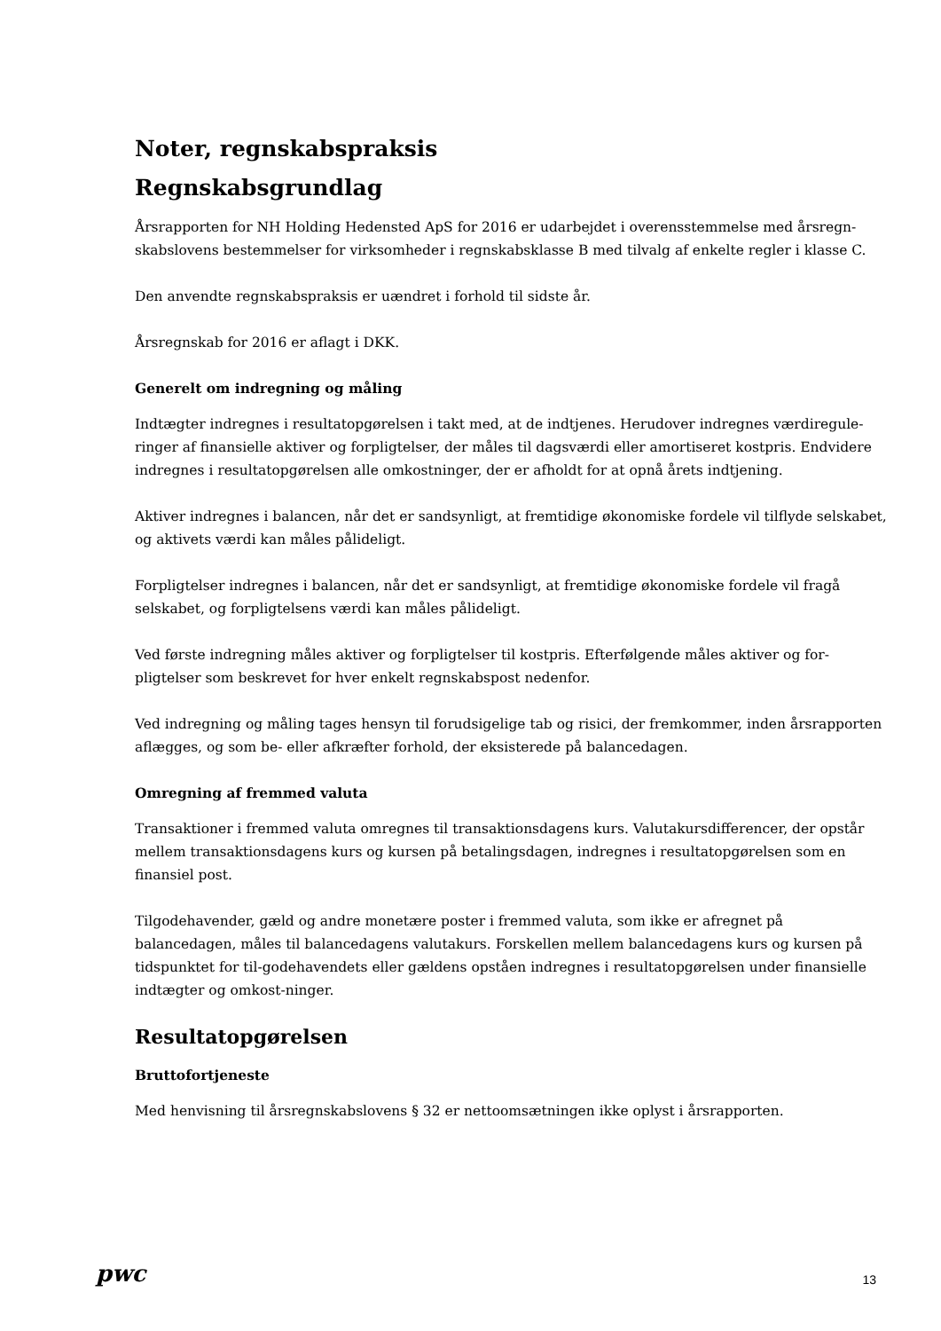Noter, regnskabspraksis
Regnskabsgrundlag
Årsrapporten for NH Holding Hedensted ApS for 2016 er udarbejdet i overensstemmelse med årsregn-skabslovens bestemmelser for virksomheder i regnskabsklasse B med tilvalg af enkelte regler i klasse C.
Den anvendte regnskabspraksis er uændret i forhold til sidste år.
Årsregnskab for 2016 er aflagt i DKK.
Generelt om indregning og måling
Indtægter indregnes i resultatopgørelsen i takt med, at de indtjenes. Herudover indregnes værdiregule-ringer af finansielle aktiver og forpligtelser, der måles til dagsværdi eller amortiseret kostpris. Endvidere indregnes i resultatopgørelsen alle omkostninger, der er afholdt for at opnå årets indtjening.
Aktiver indregnes i balancen, når det er sandsynligt, at fremtidige økonomiske fordele vil tilflyde selskabet, og aktivets værdi kan måles pålideligt.
Forpligtelser indregnes i balancen, når det er sandsynligt, at fremtidige økonomiske fordele vil fragå selskabet, og forpligtelsens værdi kan måles pålideligt.
Ved første indregning måles aktiver og forpligtelser til kostpris. Efterfølgende måles aktiver og for-pligtelser som beskrevet for hver enkelt regnskabspost nedenfor.
Ved indregning og måling tages hensyn til forudsigelige tab og risici, der fremkommer, inden årsrapporten aflægges, og som be- eller afkræfter forhold, der eksisterede på balancedagen.
Omregning af fremmed valuta
Transaktioner i fremmed valuta omregnes til transaktionsdagens kurs. Valutakursdifferencer, der opstår mellem transaktionsdagens kurs og kursen på betalingsdagen, indregnes i resultatopgørelsen som en finansiel post.
Tilgodehavender, gæld og andre monetære poster i fremmed valuta, som ikke er afregnet på balancedagen, måles til balancedagens valutakurs. Forskellen mellem balancedagens kurs og kursen på tidspunktet for til-godehavendets eller gældens opståen indregnes i resultatopgørelsen under finansielle indtægter og omkost-ninger.
Resultatopgørelsen
Bruttofortjeneste
Med henvisning til årsregnskabslovens § 32 er nettoomsætningen ikke oplyst i årsrapporten.
pwc
13